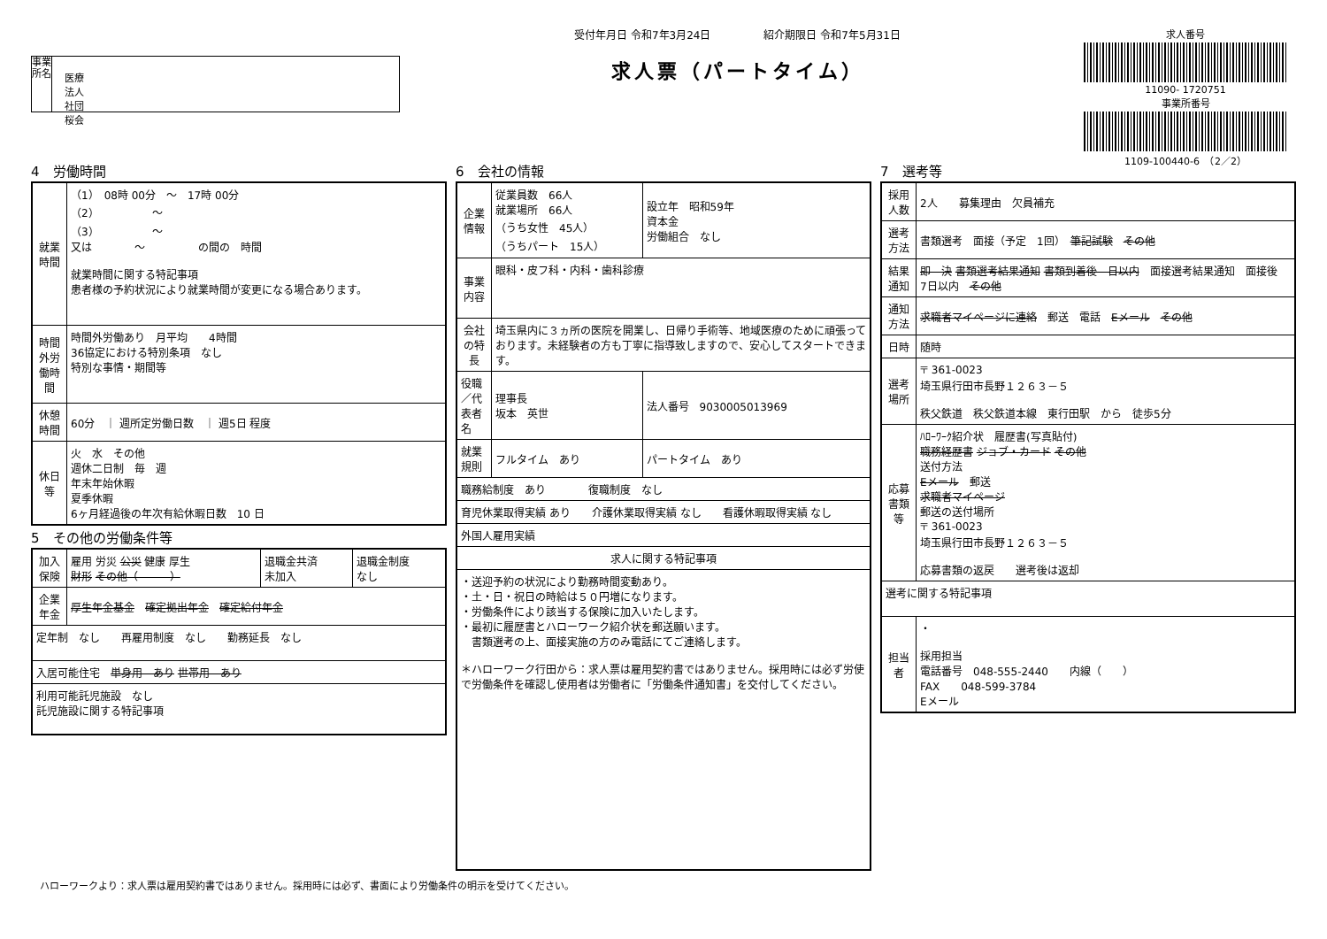事業所名
医療法人　社団　桜会
受付年月日 令和7年3月24日　　　　　紹介期限日 令和7年5月31日
求人票（パートタイム）
求人番号
11090- 1720751
事業所番号
1109-100440-6　（2／2）
4　労働時間
| 就業時間 | （1） 08時 00分 ～ 17時 00分 （2） ～ （3） ～ 又は ～ の間の 時間 就業時間に関する特記事項 患者様の予約状況により就業時間が変更になる場合あります。 |
| 時間外労働時間 | 時間外労働あり 月平均 4時間 36協定における特別条項 なし 特別な事情・期間等 |
| 休憩時間 | 60分 ｜ 週所定労働日数 ｜ 週5日 程度 |
| 休日等 | 火 水 その他 週休二日制 毎 週 年末年始休暇 夏季休暇 6ヶ月経過後の年次有給休暇日数 10 日 |
5　その他の労働条件等
| 加入保険 | 雇用 労災 公災 健康 厚生 財形 その他（ ） | 退職金共済 未加入 | 退職金制度 なし |
| 企業年金 | 厚生年金基金 確定拠出年金 確定給付年金 | | |
| 定年制 なし 再雇用制度 なし 勤務延長 なし | | | |
| 入居可能住宅 単身用 あり 世帯用 あり | | | |
| 利用可能託児施設 なし 託児施設に関する特記事項 | | | |
6　会社の情報
| 企業情報 | 従業員数 66人 就業場所 66人 （うち女性 45人） （うちパート 15人） | 設立年 昭和59年 資本金 労働組合 なし |
| 事業内容 | 眼科・皮フ科・内科・歯科診療 | |
| 会社の特長 | 埼玉県内に３ヵ所の医院を開業し、日帰り手術等、地域医療のために頑張っております。未経験者の方も丁寧に指導致しますので、安心してスタートできます。 | |
| 役職／代表者名 | 理事長 坂本 英世 | 法人番号 9030005013969 |
| 就業規則 | フルタイム あり | パートタイム あり |
| 職務給制度 あり 復職制度 なし | | |
| 育児休業取得実績 あり 介護休業取得実績 なし 看護休暇取得実績 なし | | |
| 外国人雇用実績 | | |
| 求人に関する特記事項 | | |
| ・送迎予約の状況により勤務時間変動あり。 ・土・日・祝日の時給は５０円増になります。 ・労働条件により該当する保険に加入いたします。 ・最初に履歴書とハローワーク紹介状を郵送願います。 書類選考の上、面接実施の方のみ電話にてご連絡します。 ＊ハローワーク行田から：求人票は雇用契約書ではありません。採用時には必ず労使で労働条件を確認し使用者は労働者に「労働条件通知書」を交付してください。 | | |
7　選考等
| 採用人数 | 2人 募集理由 欠員補充 |
| 選考方法 | 書類選考 面接（予定 1回） 筆記試験 その他 |
| 結果通知 | 即 決 書類選考結果通知 書類到着後 日以内 面接選考結果通知 面接後 7日以内 その他 |
| 通知方法 | 求職者マイページに連絡 郵送 電話 Eメール その他 |
| 日時 | 随時 |
| 選考場所 | 〒 361-0023 埼玉県行田市長野１２６３－５ 秩父鉄道 秩父鉄道本線 東行田駅 から 徒歩5分 |
| 応募書類等 | ﾊﾛｰﾜｰｸ紹介状 履歴書(写真貼付) 職務経歴書 ジョブ・カード その他 送付方法 Eメール 郵送 求職者マイページ 郵送の送付場所 〒 361-0023 埼玉県行田市長野１２６３－５ 応募書類の返戻 選考後は返却 |
| 選考に関する特記事項 | |
| 担当者 | ・ 採用担当 電話番号 048-555-2440 内線（ ） FAX 048-599-3784 Eメール |
ハローワークより：求人票は雇用契約書ではありません。採用時には必ず、書面により労働条件の明示を受けてください。